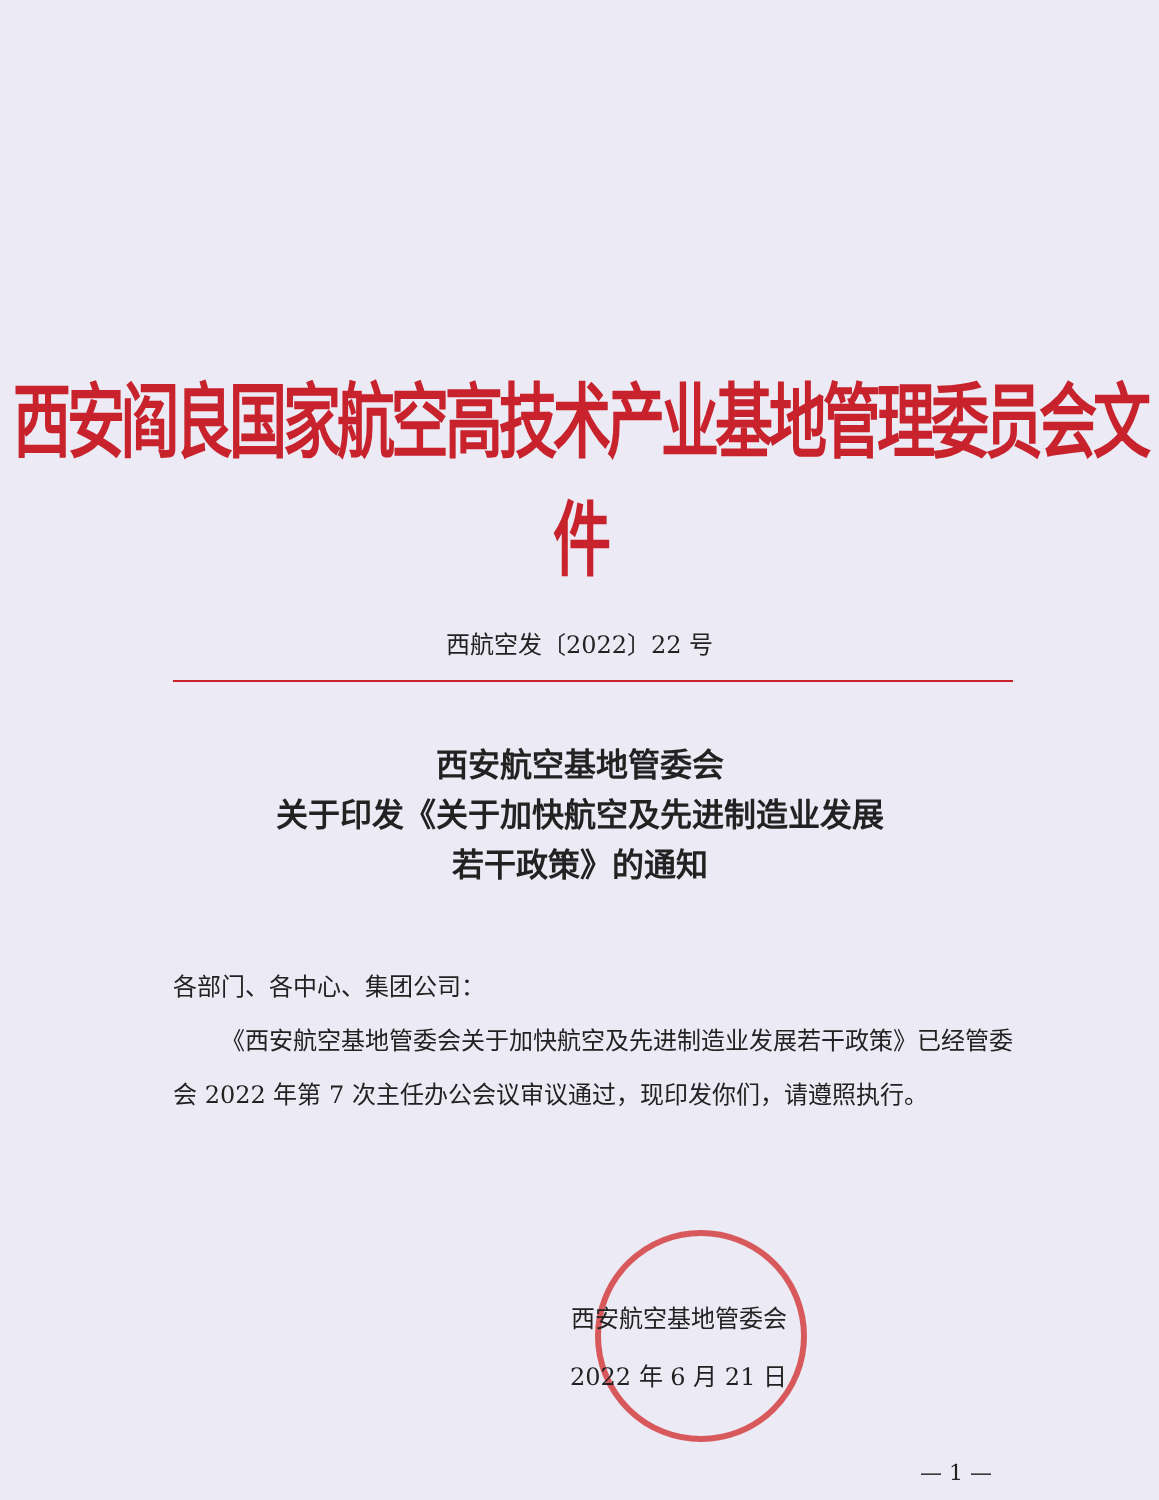西安阎良国家航空高技术产业基地管理委员会文件
西航空发〔2022〕22 号
西安航空基地管委会
关于印发《关于加快航空及先进制造业发展
若干政策》的通知
各部门、各中心、集团公司：
  《西安航空基地管委会关于加快航空及先进制造业发展若干政策》已经管委会 2022 年第 7 次主任办公会议审议通过，现印发你们，请遵照执行。
西安航空基地管委会
2022 年 6 月 21 日
— 1 —